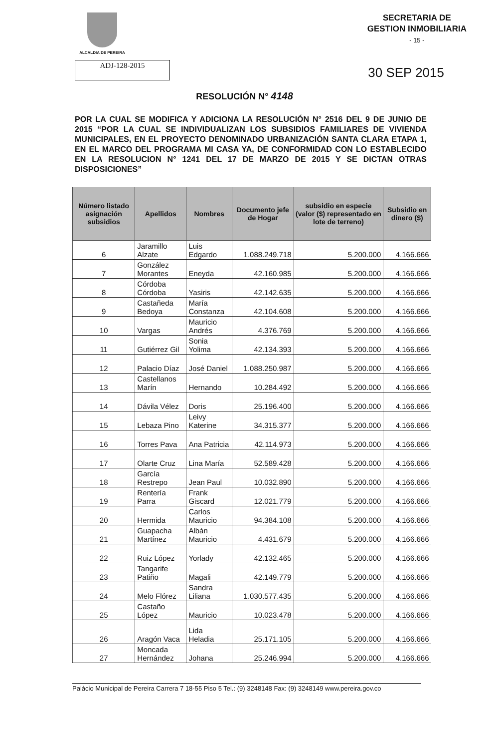ALCALDIA DE PEREIRA
SECRETARIA DE
GESTION INMOBILIARIA
- 15 -
ADJ-128-2015
30 SEP 2015
RESOLUCIÓN N° 4148
POR LA CUAL SE MODIFICA Y ADICIONA LA RESOLUCIÓN N° 2516 DEL 9 DE JUNIO DE 2015 “POR LA CUAL SE INDIVIDUALIZAN LOS SUBSIDIOS FAMILIARES DE VIVIENDA MUNICIPALES, EN EL PROYECTO DENOMINADO URBANIZACIÓN SANTA CLARA ETAPA 1, EN EL MARCO DEL PROGRAMA MI CASA YA, DE CONFORMIDAD CON LO ESTABLECIDO EN LA RESOLUCION N° 1241 DEL 17 DE MARZO DE 2015 Y SE DICTAN OTRAS DISPOSICIONES”
| Número listado asignación subsidios | Apellidos | Nombres | Documento jefe de Hogar | subsidio en especie (valor ($) representado en lote de terreno) | Subsidio en dinero ($) |
| --- | --- | --- | --- | --- | --- |
| 6 | Jaramillo Alzate | Luis Edgardo | 1.088.249.718 | 5.200.000 | 4.166.666 |
| 7 | González Morantes | Eneyda | 42.160.985 | 5.200.000 | 4.166.666 |
| 8 | Córdoba Córdoba | Yasiris | 42.142.635 | 5.200.000 | 4.166.666 |
| 9 | Castañeda Bedoya | María Constanza | 42.104.608 | 5.200.000 | 4.166.666 |
| 10 | Vargas | Mauricio Andrés | 4.376.769 | 5.200.000 | 4.166.666 |
| 11 | Gutiérrez Gil | Sonia Yolima | 42.134.393 | 5.200.000 | 4.166.666 |
| 12 | Palacio Díaz | José Daniel | 1.088.250.987 | 5.200.000 | 4.166.666 |
| 13 | Castellanos Marín | Hernando | 10.284.492 | 5.200.000 | 4.166.666 |
| 14 | Dávila Vélez | Doris | 25.196.400 | 5.200.000 | 4.166.666 |
| 15 | Lebaza Pino | Leivy Katerine | 34.315.377 | 5.200.000 | 4.166.666 |
| 16 | Torres Pava | Ana Patricia | 42.114.973 | 5.200.000 | 4.166.666 |
| 17 | Olarte Cruz | Lina María | 52.589.428 | 5.200.000 | 4.166.666 |
| 18 | García Restrepo | Jean Paul | 10.032.890 | 5.200.000 | 4.166.666 |
| 19 | Rentería Parra | Frank Giscard | 12.021.779 | 5.200.000 | 4.166.666 |
| 20 | Hermida | Carlos Mauricio | 94.384.108 | 5.200.000 | 4.166.666 |
| 21 | Guapacha Martínez | Albán Mauricio | 4.431.679 | 5.200.000 | 4.166.666 |
| 22 | Ruiz López | Yorlady | 42.132.465 | 5.200.000 | 4.166.666 |
| 23 | Tangarife Patiño | Magali | 42.149.779 | 5.200.000 | 4.166.666 |
| 24 | Melo Flórez | Sandra Liliana | 1.030.577.435 | 5.200.000 | 4.166.666 |
| 25 | Castaño López | Mauricio | 10.023.478 | 5.200.000 | 4.166.666 |
| 26 | Aragón Vaca | Lida Heladia | 25.171.105 | 5.200.000 | 4.166.666 |
| 27 | Moncada Hernández | Johana | 25.246.994 | 5.200.000 | 4.166.666 |
Palácio Municipal de Pereira Carrera 7 18-55 Piso 5 Tel.: (9) 3248148 Fax: (9) 3248149 www.pereira.gov.co